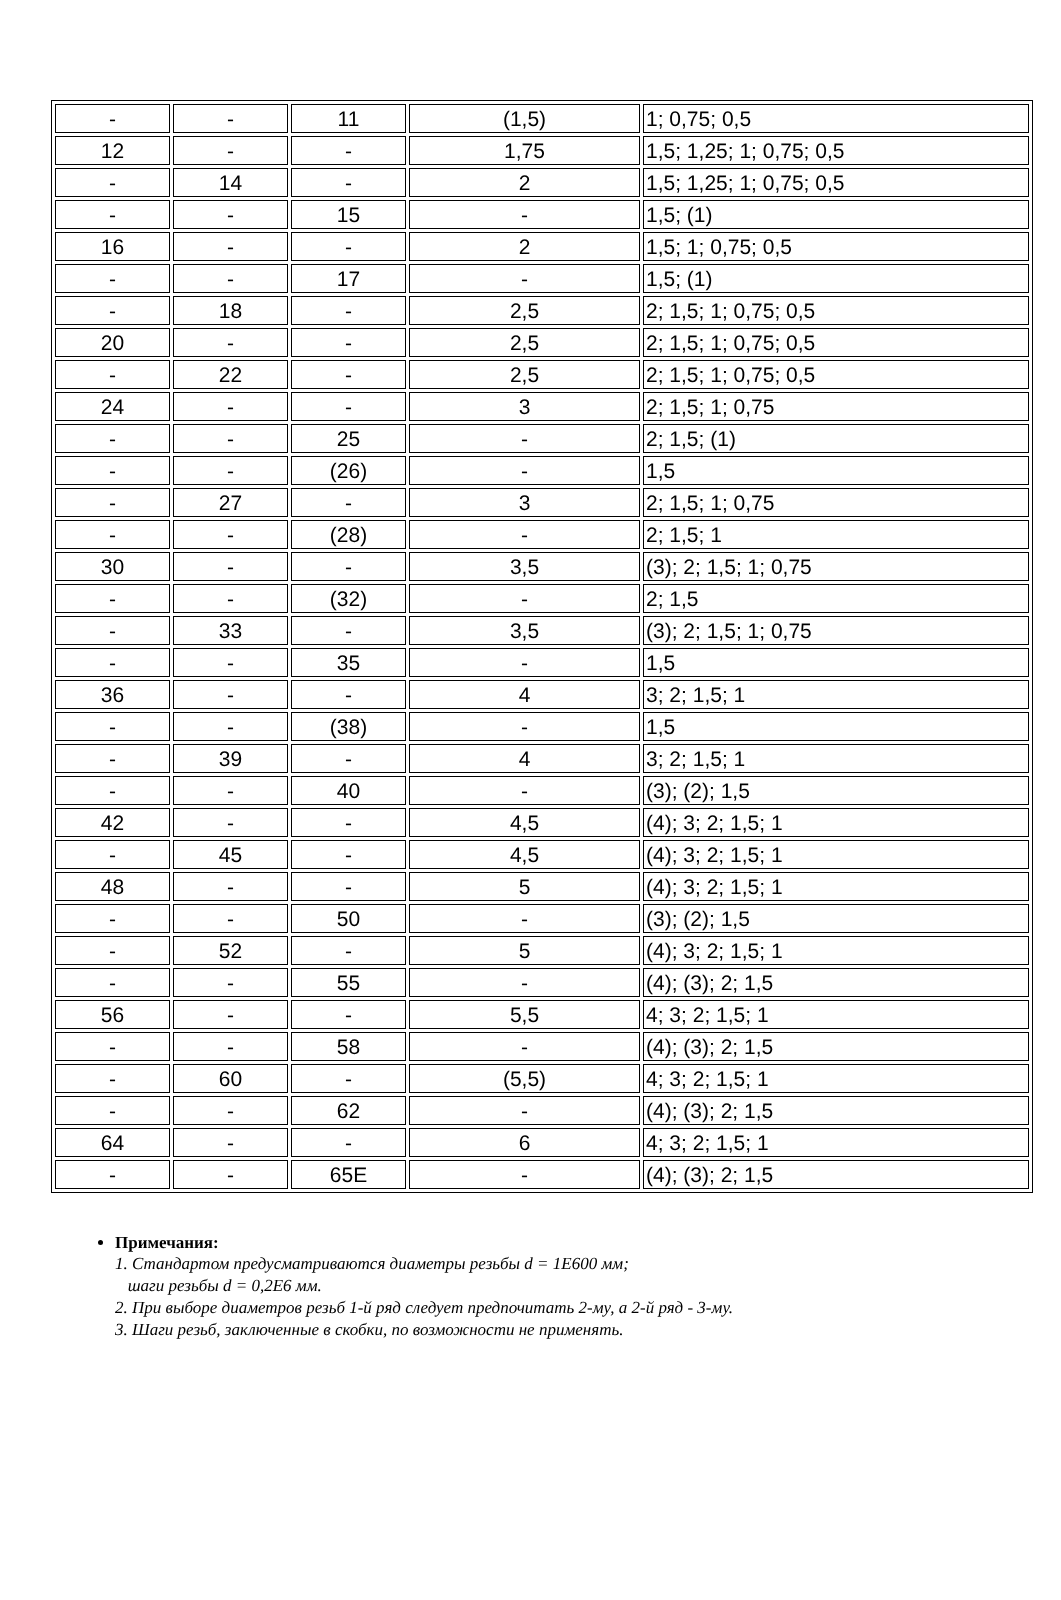| - | - | 11 | (1,5) | 1; 0,75; 0,5 |
| 12 | - | - | 1,75 | 1,5; 1,25; 1; 0,75; 0,5 |
| - | 14 | - | 2 | 1,5; 1,25; 1; 0,75; 0,5 |
| - | - | 15 | - | 1,5; (1) |
| 16 | - | - | 2 | 1,5; 1; 0,75; 0,5 |
| - | - | 17 | - | 1,5; (1) |
| - | 18 | - | 2,5 | 2; 1,5; 1; 0,75; 0,5 |
| 20 | - | - | 2,5 | 2; 1,5; 1; 0,75; 0,5 |
| - | 22 | - | 2,5 | 2; 1,5; 1; 0,75; 0,5 |
| 24 | - | - | 3 | 2; 1,5; 1; 0,75 |
| - | - | 25 | - | 2; 1,5; (1) |
| - | - | (26) | - | 1,5 |
| - | 27 | - | 3 | 2; 1,5; 1; 0,75 |
| - | - | (28) | - | 2; 1,5; 1 |
| 30 | - | - | 3,5 | (3); 2; 1,5; 1; 0,75 |
| - | - | (32) | - | 2; 1,5 |
| - | 33 | - | 3,5 | (3); 2; 1,5; 1; 0,75 |
| - | - | 35 | - | 1,5 |
| 36 | - | - | 4 | 3; 2; 1,5; 1 |
| - | - | (38) | - | 1,5 |
| - | 39 | - | 4 | 3; 2; 1,5; 1 |
| - | - | 40 | - | (3); (2); 1,5 |
| 42 | - | - | 4,5 | (4); 3; 2; 1,5; 1 |
| - | 45 | - | 4,5 | (4); 3; 2; 1,5; 1 |
| 48 | - | - | 5 | (4); 3; 2; 1,5; 1 |
| - | - | 50 | - | (3); (2); 1,5 |
| - | 52 | - | 5 | (4); 3; 2; 1,5; 1 |
| - | - | 55 | - | (4); (3); 2; 1,5 |
| 56 | - | - | 5,5 | 4; 3; 2; 1,5; 1 |
| - | - | 58 | - | (4); (3); 2; 1,5 |
| - | 60 | - | (5,5) | 4; 3; 2; 1,5; 1 |
| - | - | 62 | - | (4); (3); 2; 1,5 |
| 64 | - | - | 6 | 4; 3; 2; 1,5; 1 |
| - | - | 65E | - | (4); (3); 2; 1,5 |
Примечания:
1. Стандартом предусматриваются диаметры резьбы d = 1E600 мм;
шаги резьбы d = 0,2E6 мм.
2. При выборе диаметров резьб 1-й ряд следует предпочитать 2-му, а 2-й ряд - 3-му.
3. Шаги резьб, заключенные в скобки, по возможности не применять.